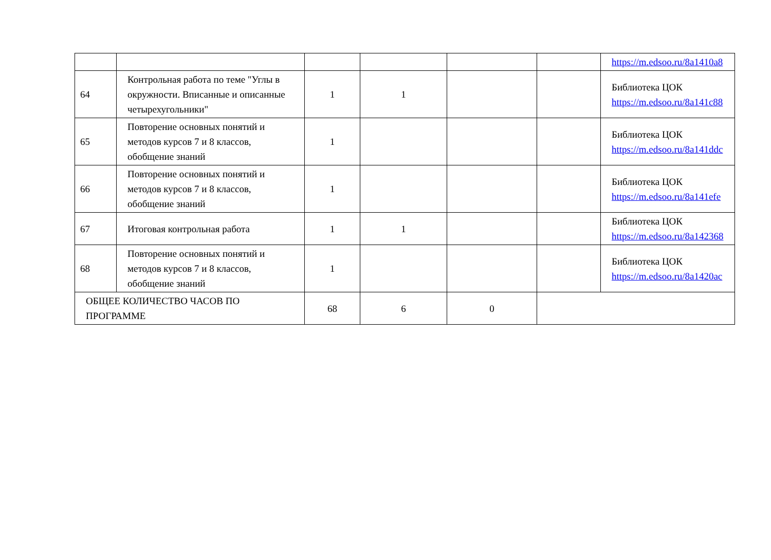| | | | | | | https://m.edsoo.ru/8a1410a8 |
| 64 | Контрольная работа по теме "Углы в окружности. Вписанные и описанные четырехугольники" | 1 | 1 | | | Библиотека ЦОК https://m.edsoo.ru/8a141c88 |
| 65 | Повторение основных понятий и методов курсов 7 и 8 классов, обобщение знаний | 1 | | | | Библиотека ЦОК https://m.edsoo.ru/8a141ddc |
| 66 | Повторение основных понятий и методов курсов 7 и 8 классов, обобщение знаний | 1 | | | | Библиотека ЦОК https://m.edsoo.ru/8a141efe |
| 67 | Итоговая контрольная работа | 1 | 1 | | | Библиотека ЦОК https://m.edsoo.ru/8a142368 |
| 68 | Повторение основных понятий и методов курсов 7 и 8 классов, обобщение знаний | 1 | | | | Библиотека ЦОК https://m.edsoo.ru/8a1420ac |
| ОБЩЕЕ КОЛИЧЕСТВО ЧАСОВ ПО ПРОГРАММЕ | | 68 | 6 | 0 | | |